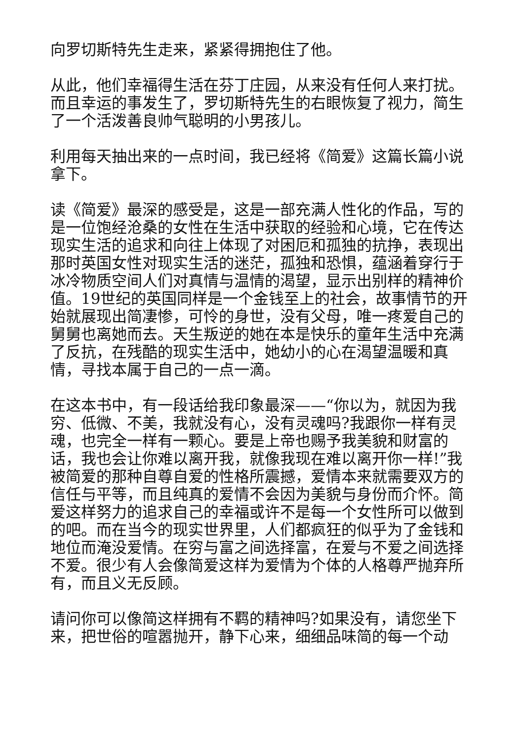向罗切斯特先生走来，紧紧得拥抱住了他。
从此，他们幸福得生活在芬丁庄园，从来没有任何人来打扰。而且幸运的事发生了，罗切斯特先生的右眼恢复了视力，简生了一个活泼善良帅气聪明的小男孩儿。
利用每天抽出来的一点时间，我已经将《简爱》这篇长篇小说拿下。
读《简爱》最深的感受是，这是一部充满人性化的作品，写的是一位饱经沧桑的女性在生活中获取的经验和心境，它在传达现实生活的追求和向往上体现了对困厄和孤独的抗挣，表现出那时英国女性对现实生活的迷茫，孤独和恐惧，蕴涵着穿行于冰冷物质空间人们对真情与温情的渴望，显示出别样的精神价值。19世纪的英国同样是一个金钱至上的社会，故事情节的开始就展现出简凄惨，可怜的身世，没有父母，唯一疼爱自己的舅舅也离她而去。天生叛逆的她在本是快乐的童年生活中充满了反抗，在残酷的现实生活中，她幼小的心在渴望温暖和真情，寻找本属于自己的一点一滴。
在这本书中，有一段话给我印象最深——“你以为，就因为我穷、低微、不美，我就没有心，没有灵魂吗?我跟你一样有灵魂，也完全一样有一颗心。要是上帝也赐予我美貌和财富的话，我也会让你难以离开我，就像我现在难以离开你一样!”我被简爱的那种自尊自爱的性格所震撼，爱情本来就需要双方的信任与平等，而且纯真的爱情不会因为美貌与身份而介怀。简爱这样努力的追求自己的幸福或许不是每一个女性所可以做到的吧。而在当今的现实世界里，人们都疯狂的似乎为了金钱和地位而淹没爱情。在穷与富之间选择富，在爱与不爱之间选择不爱。很少有人会像简爱这样为爱情为个体的人格尊严抛弃所有，而且义无反顾。
请问你可以像简这样拥有不羁的精神吗?如果没有，请您坐下来，把世俗的喧嚣抛开，静下心来，细细品味简的每一个动